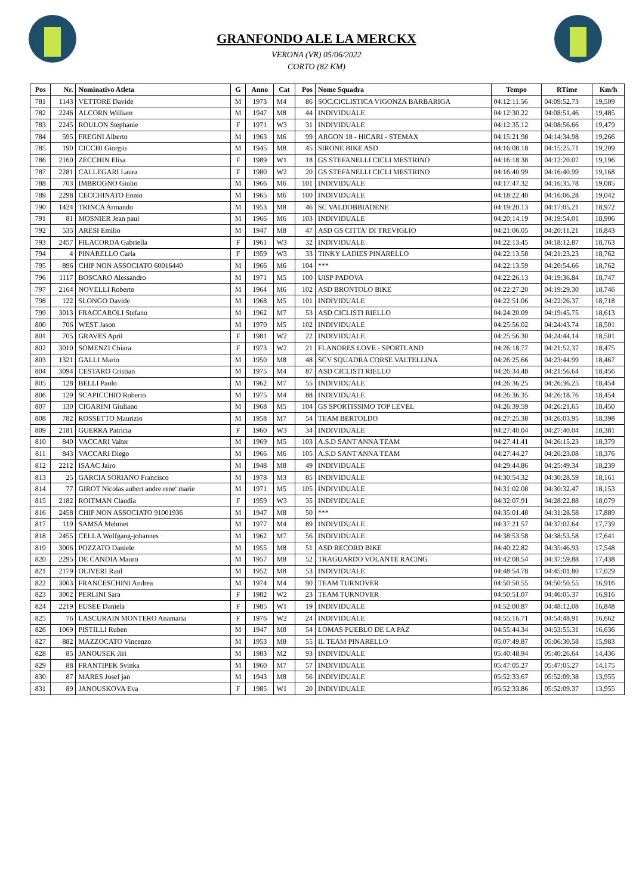GRANFONDO ALE LA MERCKX
VERONA (VR) 05/06/2022
CORTO (82 KM)
| Pos | Nr. | Nominativo Atleta | G | Anno | Cat | Pos | Nome Squadra | Tempo | RTime | Km/h |
| --- | --- | --- | --- | --- | --- | --- | --- | --- | --- | --- |
| 781 | 1143 | VETTORE Davide | M | 1973 | M4 | 86 | SOC.CICLISTICA VIGONZA BARBARIGA | 04:12:11.56 | 04:09:52.73 | 19,509 |
| 782 | 2246 | ALCORN William | M | 1947 | M8 | 44 | INDIVIDUALE | 04:12:30.22 | 04:08:51.46 | 19,485 |
| 783 | 2245 | ROULON Stephanie | F | 1971 | W3 | 31 | INDIVIDUALE | 04:12:35.12 | 04:08:56.66 | 19,479 |
| 784 | 595 | FREGNI Alberto | M | 1963 | M6 | 99 | ARGON 18 - HICARI - STEMAX | 04:15:21.98 | 04:14:34.98 | 19,266 |
| 785 | 190 | CICCHI Giorgio | M | 1945 | M8 | 45 | SIRONE BIKE ASD | 04:16:08.18 | 04:15:25.71 | 19,209 |
| 786 | 2160 | ZECCHIN Elisa | F | 1989 | W1 | 18 | GS STEFANELLI CICLI MESTRINO | 04:16:18.38 | 04:12:20.07 | 19,196 |
| 787 | 2281 | CALLEGARI Laura | F | 1980 | W2 | 20 | GS STEFANELLI CICLI MESTRINO | 04:16:40.99 | 04:16:40.99 | 19,168 |
| 788 | 703 | IMBROGNO Giulio | M | 1966 | M6 | 101 | INDIVIDUALE | 04:17:47.32 | 04:16:35.78 | 19,085 |
| 789 | 2298 | CECCHINATO Ennio | M | 1965 | M6 | 100 | INDIVIDUALE | 04:18:22.40 | 04:16:06.28 | 19,042 |
| 790 | 1424 | TRINCA Armando | M | 1953 | M8 | 46 | SC VALDOBBIADENE | 04:19:20.13 | 04:17:05.21 | 18,972 |
| 791 | 81 | MOSNIER Jean paul | M | 1966 | M6 | 103 | INDIVIDUALE | 04:20:14.19 | 04:19:54.01 | 18,906 |
| 792 | 535 | ARESI Emilio | M | 1947 | M8 | 47 | ASD GS CITTA' DI TREVIGLIO | 04:21:06.05 | 04:20:11.21 | 18,843 |
| 793 | 2457 | FILACORDA Gabriella | F | 1961 | W3 | 32 | INDIVIDUALE | 04:22:13.45 | 04:18:12.87 | 18,763 |
| 794 | 4 | PINARELLO Carla | F | 1959 | W3 | 33 | TINKY LADIES PINARELLO | 04:22:13.58 | 04:21:23.23 | 18,762 |
| 795 | 896 | CHIP NON ASSOCIATO 60016440 | M | 1966 | M6 | 104 | *** | 04:22:13.59 | 04:20:54.66 | 18,762 |
| 796 | 1117 | BOSCARO Alessandro | M | 1971 | M5 | 100 | UISP PADOVA | 04:22:26.13 | 04:19:36.84 | 18,747 |
| 797 | 2164 | NOVELLI Roberto | M | 1964 | M6 | 102 | ASD BRONTOLO BIKE | 04:22:27.20 | 04:19:29.30 | 18,746 |
| 798 | 122 | SLONGO Davide | M | 1968 | M5 | 101 | INDIVIDUALE | 04:22:51.06 | 04:22:26.37 | 18,718 |
| 799 | 3013 | FRACCAROLI Stefano | M | 1962 | M7 | 53 | ASD CICLISTI RIELLO | 04:24:20.09 | 04:19:45.75 | 18,613 |
| 800 | 706 | WEST Jason | M | 1970 | M5 | 102 | INDIVIDUALE | 04:25:56.02 | 04:24:43.74 | 18,501 |
| 801 | 705 | GRAVES April | F | 1981 | W2 | 22 | INDIVIDUALE | 04:25:56.30 | 04:24:44.14 | 18,501 |
| 802 | 3010 | SOMENZI Chiara | F | 1973 | W2 | 21 | FLANDRES LOVE - SPORTLAND | 04:26:18.77 | 04:21:52.37 | 18,475 |
| 803 | 1321 | GALLI Mario | M | 1950 | M8 | 48 | SCV SQUADRA CORSE VALTELLINA | 04:26:25.66 | 04:23:44.99 | 18,467 |
| 804 | 3094 | CESTARO Cristian | M | 1975 | M4 | 87 | ASD CICLISTI RIELLO | 04:26:34.48 | 04:21:56.64 | 18,456 |
| 805 | 128 | BELLI Paolo | M | 1962 | M7 | 55 | INDIVIDUALE | 04:26:36.25 | 04:26:36.25 | 18,454 |
| 806 | 129 | SCAPICCHIO Roberto | M | 1975 | M4 | 88 | INDIVIDUALE | 04:26:36.35 | 04:26:18.76 | 18,454 |
| 807 | 130 | CIGARINI Giuliano | M | 1968 | M5 | 104 | GS SPORTISSIMO TOP LEVEL | 04:26:39.59 | 04:26:21.65 | 18,450 |
| 808 | 782 | ROSSETTO Maurizio | M | 1958 | M7 | 54 | TEAM BERTOLDO | 04:27:25.38 | 04:26:03.95 | 18,398 |
| 809 | 2181 | GUERRA Patricia | F | 1960 | W3 | 34 | INDIVIDUALE | 04:27:40.04 | 04:27:40.04 | 18,381 |
| 810 | 840 | VACCARI Valter | M | 1969 | M5 | 103 | A.S.D SANT'ANNA TEAM | 04:27:41.41 | 04:26:15.23 | 18,379 |
| 811 | 843 | VACCARI Diego | M | 1966 | M6 | 105 | A.S.D SANT'ANNA TEAM | 04:27:44.27 | 04:26:23.08 | 18,376 |
| 812 | 2212 | ISAAC Jairo | M | 1948 | M8 | 49 | INDIVIDUALE | 04:29:44.86 | 04:25:49.34 | 18,239 |
| 813 | 25 | GARCIA SORIANO Francisco | M | 1978 | M3 | 85 | INDIVIDUALE | 04:30:54.32 | 04:30:28.59 | 18,161 |
| 814 | 77 | GIROT Nicolas aubert andre rene' marie | M | 1971 | M5 | 105 | INDIVIDUALE | 04:31:02.08 | 04:30:32.47 | 18,153 |
| 815 | 2182 | ROITMAN Claudia | F | 1959 | W3 | 35 | INDIVIDUALE | 04:32:07.91 | 04:28:22.88 | 18,079 |
| 816 | 2458 | CHIP NON ASSOCIATO 91001936 | M | 1947 | M8 | 50 | *** | 04:35:01.48 | 04:31:28.58 | 17,889 |
| 817 | 119 | SAMSA Mehmet | M | 1977 | M4 | 89 | INDIVIDUALE | 04:37:21.57 | 04:37:02.64 | 17,739 |
| 818 | 2455 | CELLA Wolfgang-johannes | M | 1962 | M7 | 56 | INDIVIDUALE | 04:38:53.58 | 04:38:53.58 | 17,641 |
| 819 | 3006 | POZZATO Daniele | M | 1955 | M8 | 51 | ASD RECORD BIKE | 04:40:22.82 | 04:35:46.93 | 17,548 |
| 820 | 2295 | DE CANDIA Mauro | M | 1957 | M8 | 52 | TRAGUARDO VOLANTE RACING | 04:42:08.54 | 04:37:59.88 | 17,438 |
| 821 | 2179 | OLIVERI Raul | M | 1952 | M8 | 53 | INDIVIDUALE | 04:48:54.78 | 04:45:01.80 | 17,029 |
| 822 | 3003 | FRANCESCHINI Andrea | M | 1974 | M4 | 90 | TEAM TURNOVER | 04:50:50.55 | 04:50:50.55 | 16,916 |
| 823 | 3002 | PERLINI Sara | F | 1982 | W2 | 23 | TEAM TURNOVER | 04:50:51.07 | 04:46:05.37 | 16,916 |
| 824 | 2219 | EUSEE Daniela | F | 1985 | W1 | 19 | INDIVIDUALE | 04:52:00.87 | 04:48:12.08 | 16,848 |
| 825 | 76 | LASCURAIN MONTERO Anamaria | F | 1976 | W2 | 24 | INDIVIDUALE | 04:55:16.71 | 04:54:48.91 | 16,662 |
| 826 | 1069 | PISTILLI Ruben | M | 1947 | M8 | 54 | LOMAS PUEBLO DE LA PAZ | 04:55:44.34 | 04:53:55.31 | 16,636 |
| 827 | 882 | MAZZOCATO Vincenzo | M | 1953 | M8 | 55 | IL TEAM PINARELLO | 05:07:49.87 | 05:06:30.58 | 15,983 |
| 828 | 85 | JANOUSEK Jiri | M | 1983 | M2 | 93 | INDIVIDUALE | 05:40:48.94 | 05:40:26.64 | 14,436 |
| 829 | 88 | FRANTIPEK Svinka | M | 1960 | M7 | 57 | INDIVIDUALE | 05:47:05.27 | 05:47:05.27 | 14,175 |
| 830 | 87 | MARES Josef jan | M | 1943 | M8 | 56 | INDIVIDUALE | 05:52:33.67 | 05:52:09.38 | 13,955 |
| 831 | 89 | JANOUSKOVA Eva | F | 1985 | W1 | 20 | INDIVIDUALE | 05:52:33.86 | 05:52:09.37 | 13,955 |